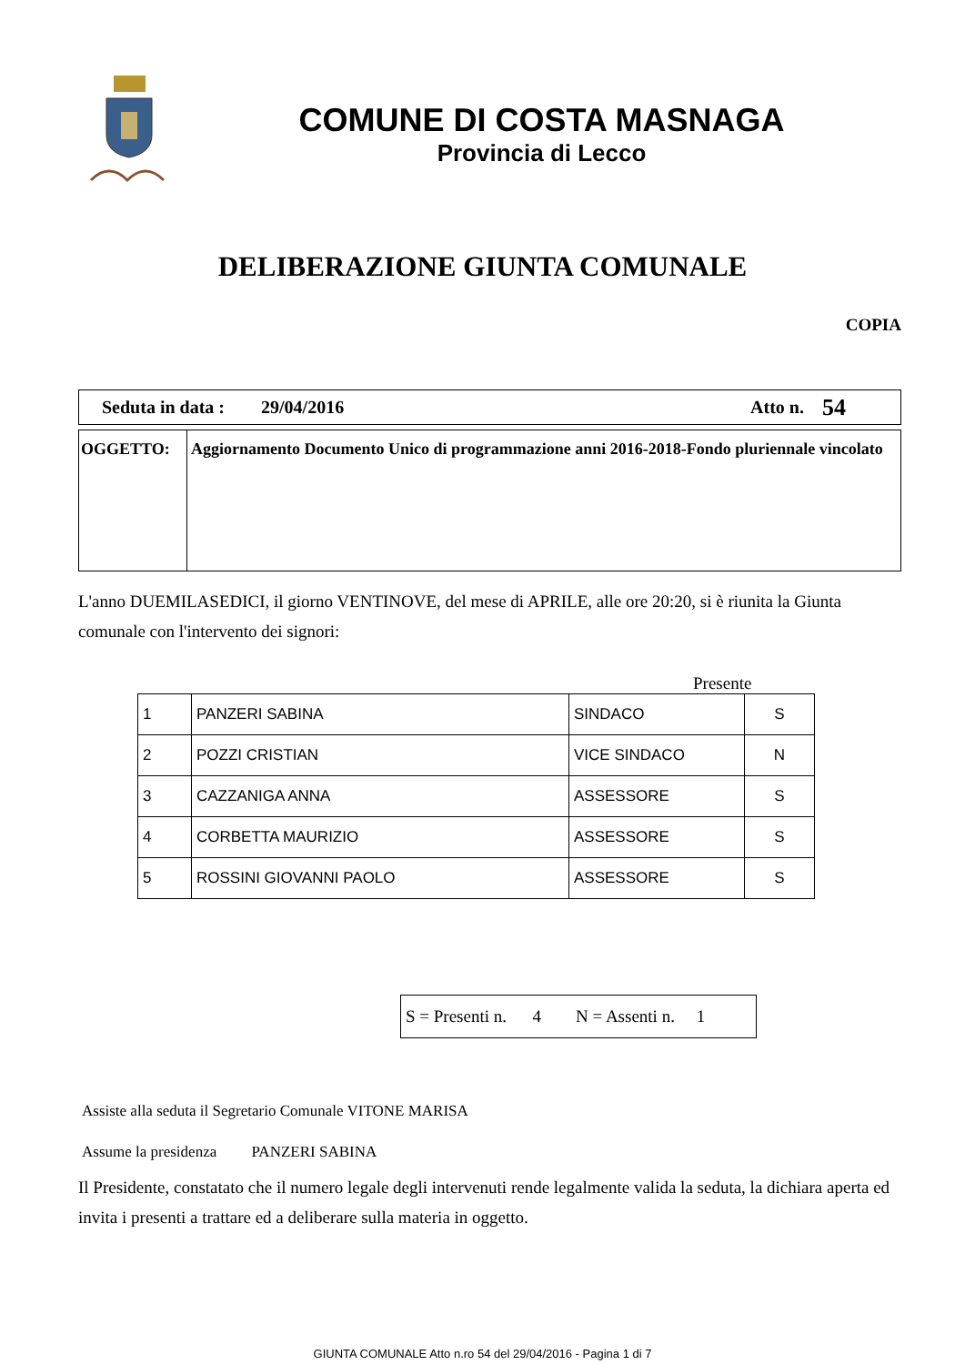COMUNE DI COSTA MASNAGA
Provincia di Lecco
DELIBERAZIONE GIUNTA COMUNALE
COPIA
Seduta in data : 29/04/2016 Atto n. 54
OGGETTO: Aggiornamento Documento Unico di programmazione anni 2016-2018-Fondo pluriennale vincolato
L'anno DUEMILASEDICI, il giorno VENTINOVE, del mese di APRILE, alle ore 20:20, si è riunita la Giunta comunale con l'intervento dei signori:
Presente
| 1 | PANZERI SABINA | SINDACO | S |
| 2 | POZZI CRISTIAN | VICE SINDACO | N |
| 3 | CAZZANIGA ANNA | ASSESSORE | S |
| 4 | CORBETTA MAURIZIO | ASSESSORE | S |
| 5 | ROSSINI GIOVANNI PAOLO | ASSESSORE | S |
S = Presenti n. 4 N = Assenti n. 1
Assiste alla seduta il Segretario Comunale VITONE MARISA
Assume la presidenza PANZERI SABINA
Il Presidente, constatato che il numero legale degli intervenuti rende legalmente valida la seduta, la dichiara aperta ed invita i presenti a trattare ed a deliberare sulla materia in oggetto.
GIUNTA COMUNALE Atto n.ro 54 del 29/04/2016 - Pagina 1 di 7